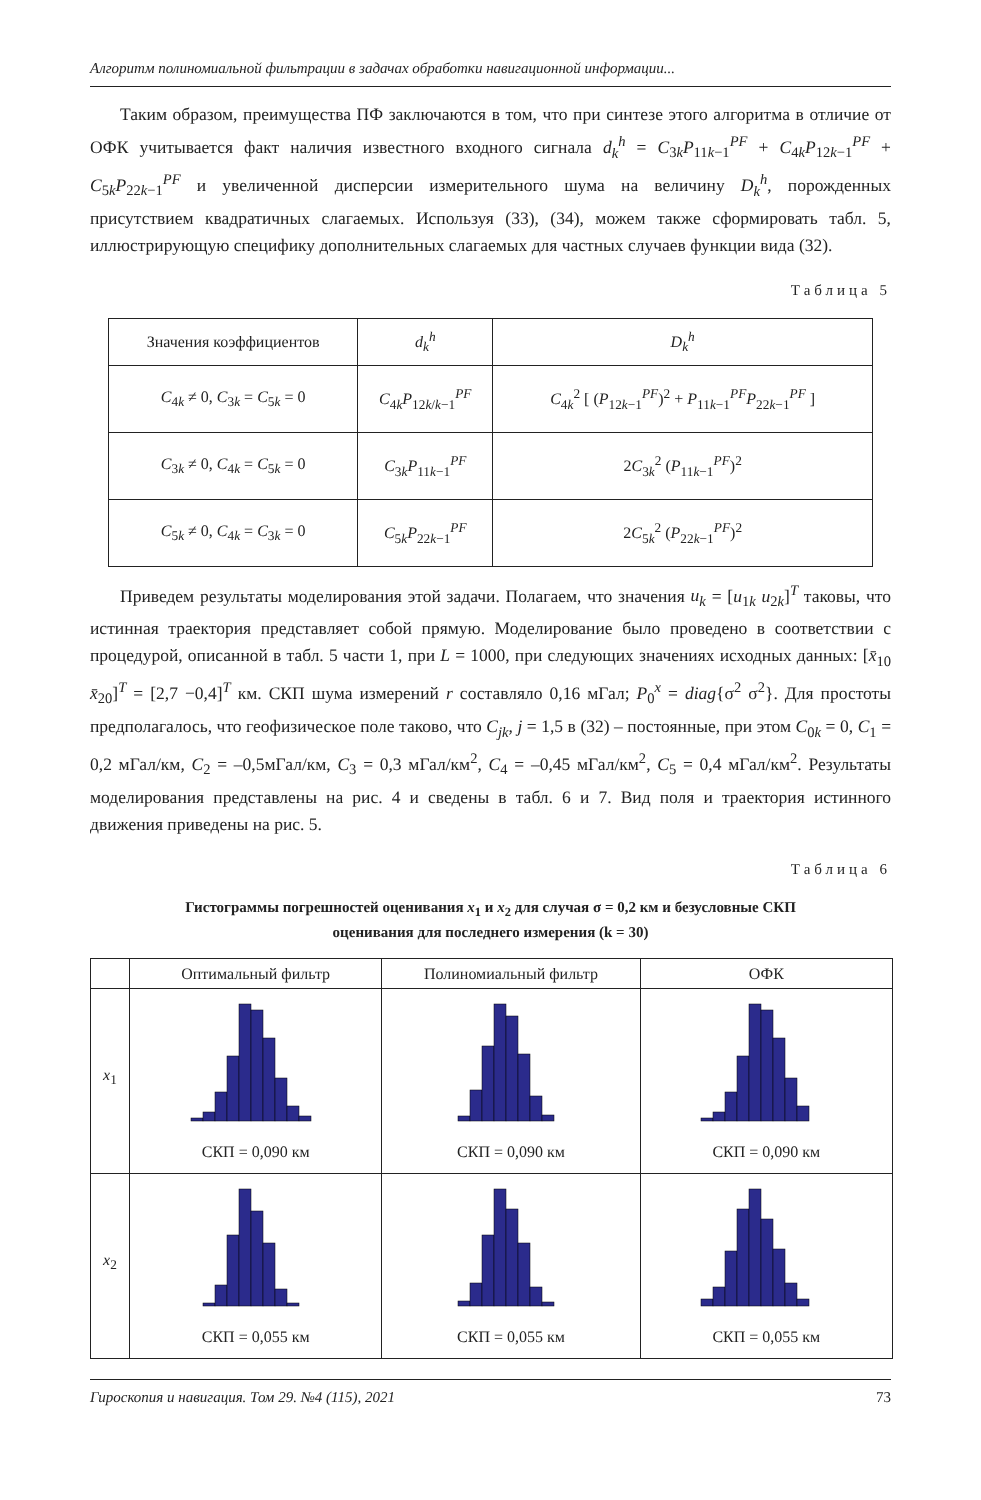Алгоритм полиномиальной фильтрации в задачах обработки навигационной информации...
Таким образом, преимущества ПФ заключаются в том, что при синтезе этого алгоритма в отличие от ОФК учитывается факт наличия известного входного сигнала d<sub>k</sub><sup>h</sup> = C<sub>3k</sub>P<sub>11k−1</sub><sup>PF</sup> + C<sub>4k</sub>P<sub>12k−1</sub><sup>PF</sup> + C<sub>5k</sub>P<sub>22k−1</sub><sup>PF</sup> и увеличенной дисперсии измерительного шума на величину D<sub>k</sub><sup>h</sup>, порожденных присутствием квадратичных слагаемых. Используя (33), (34), можем также сформировать табл. 5, иллюстрирующую специфику дополнительных слагаемых для частных случаев функции вида (32).
Таблица 5
| Значения коэффициентов | d<sub>k</sub><sup>h</sup> | D<sub>k</sub><sup>h</sup> |
| --- | --- | --- |
| C<sub>4k</sub> ≠ 0, C<sub>3k</sub> = C<sub>5k</sub> = 0 | C<sub>4k</sub> P<sub>12k/k−1</sub><sup>PF</sup> | C<sub>4k</sub><sup>2</sup> [ ( P<sub>12k−1</sub><sup>PF</sup>)<sup>2</sup> + P<sub>11k−1</sub><sup>PF</sup> P<sub>22k−1</sub><sup>PF</sup> ] |
| C<sub>3k</sub> ≠ 0, C<sub>4k</sub> = C<sub>5k</sub> = 0 | C<sub>3k</sub> P<sub>11k−1</sub><sup>PF</sup> | 2 C<sub>3k</sub><sup>2</sup> ( P<sub>11k−1</sub><sup>PF</sup>)<sup>2</sup> |
| C<sub>5k</sub> ≠ 0, C<sub>4k</sub> = C<sub>3k</sub> = 0 | C<sub>5k</sub> P<sub>22k−1</sub><sup>PF</sup> | 2 C<sub>5k</sub><sup>2</sup> ( P<sub>22k−1</sub><sup>PF</sup>)<sup>2</sup> |
Приведем результаты моделирования этой задачи. Полагаем, что значения u<sub>k</sub> = [u<sub>1k</sub> u<sub>2k</sub>]<sup>T</sup> таковы, что истинная траектория представляет собой прямую. Моделирование было проведено в соответствии с процедурой, описанной в табл. 5 части 1, при L = 1000, при следующих значениях исходных данных: [x̄<sub>10</sub> x̄<sub>20</sub>]<sup>T</sup> = [2,7 −0,4]<sup>T</sup> км. СКП шума измерений r составляло 0,16 мГал; P<sub>0</sub><sup>x</sup> = diag{σ<sup>2</sup> σ<sup>2</sup>}. Для простоты предполагалось, что геофизическое поле таково, что C<sub>jk</sub>, j = 1,5 в (32) – постоянные, при этом C<sub>0k</sub> = 0, C<sub>1</sub> = 0,2 мГал/км, C<sub>2</sub> = –0,5мГал/км, C<sub>3</sub> = 0,3 мГал/км<sup>2</sup>, C<sub>4</sub> = –0,45 мГал/км<sup>2</sup>, C<sub>5</sub> = 0,4 мГал/км<sup>2</sup>. Результаты моделирования представлены на рис. 4 и сведены в табл. 6 и 7. Вид поля и траектория истинного движения приведены на рис. 5.
Таблица 6
Гистограммы погрешностей оценивания x<sub>1</sub> и x<sub>2</sub> для случая σ = 0,2 км и безусловные СКП
оценивания для последнего измерения (k = 30)
| | Оптимальный фильтр | Полиномиальный фильтр | ОФК |
| --- | --- | --- | --- |
| x<sub>1</sub> | СКП = 0,090 км | СКП = 0,090 км | СКП = 0,090 км |
| x<sub>2</sub> | СКП = 0,055 км | СКП = 0,055 км | СКП = 0,055 км |
Гироскопия и навигация. Том 29. №4 (115), 2021 73